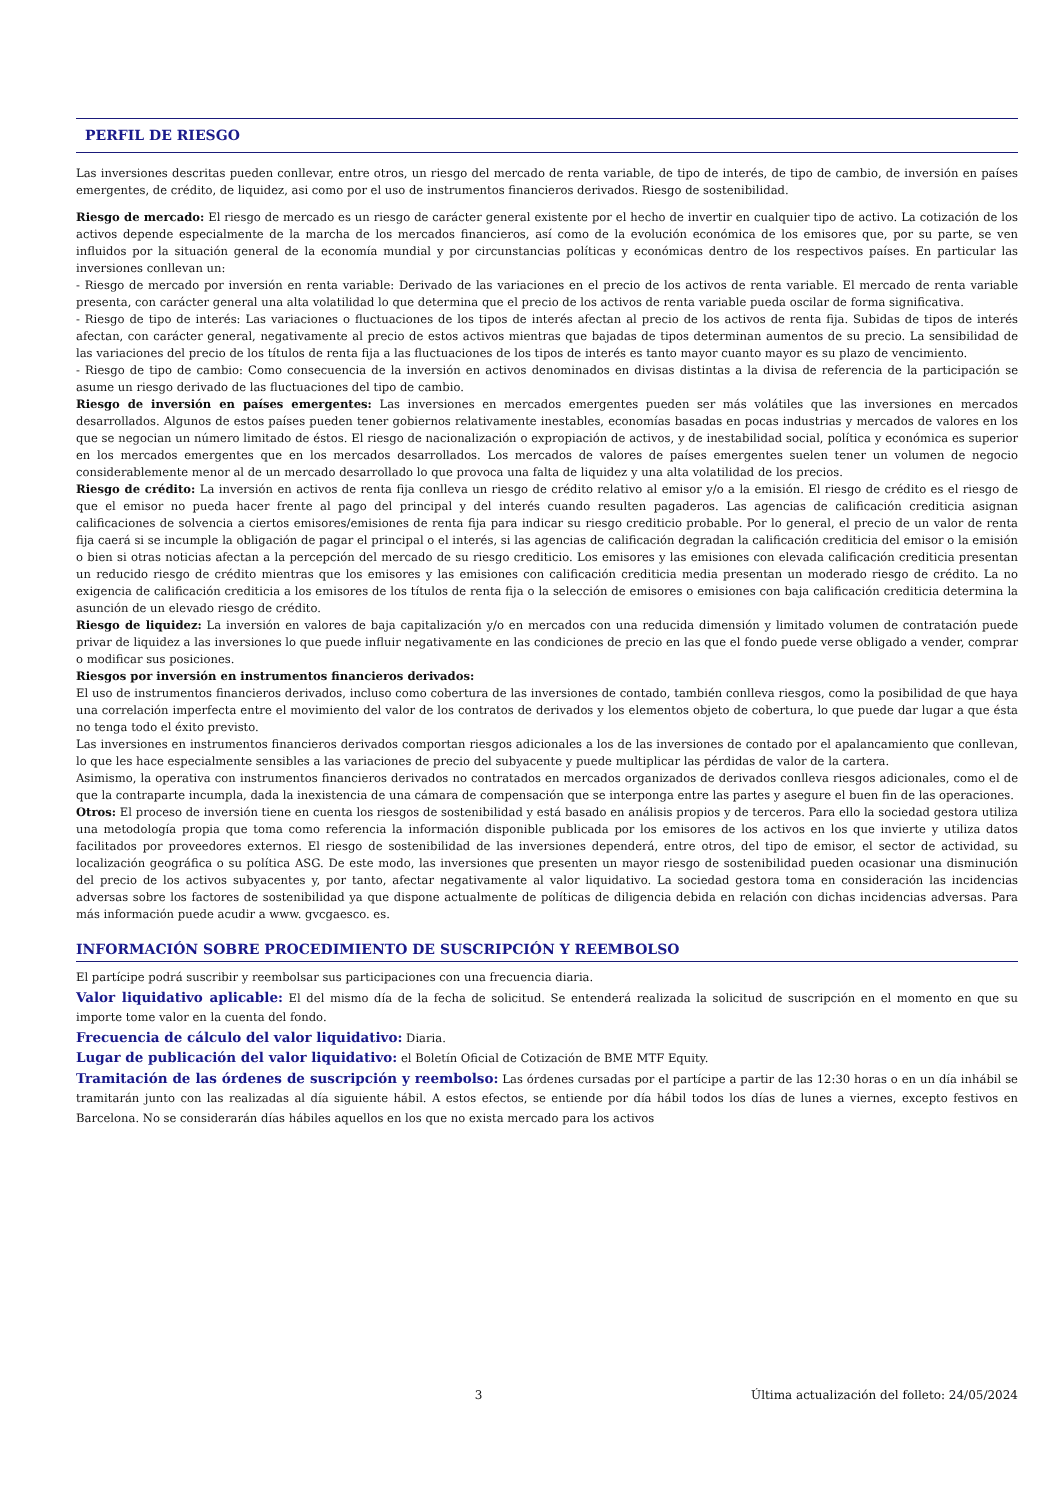PERFIL DE RIESGO
Las inversiones descritas pueden conllevar, entre otros, un riesgo del mercado de renta variable, de tipo de interés, de tipo de cambio, de inversión en países emergentes, de crédito, de liquidez, asi como por el uso de instrumentos financieros derivados. Riesgo de sostenibilidad.
Riesgo de mercado: El riesgo de mercado es un riesgo de carácter general existente por el hecho de invertir en cualquier tipo de activo. La cotización de los activos depende especialmente de la marcha de los mercados financieros, así como de la evolución económica de los emisores que, por su parte, se ven influidos por la situación general de la economía mundial y por circunstancias políticas y económicas dentro de los respectivos países. En particular las inversiones conllevan un:
- Riesgo de mercado por inversión en renta variable: Derivado de las variaciones en el precio de los activos de renta variable. El mercado de renta variable presenta, con carácter general una alta volatilidad lo que determina que el precio de los activos de renta variable pueda oscilar de forma significativa.
- Riesgo de tipo de interés: Las variaciones o fluctuaciones de los tipos de interés afectan al precio de los activos de renta fija. Subidas de tipos de interés afectan, con carácter general, negativamente al precio de estos activos mientras que bajadas de tipos determinan aumentos de su precio. La sensibilidad de las variaciones del precio de los títulos de renta fija a las fluctuaciones de los tipos de interés es tanto mayor cuanto mayor es su plazo de vencimiento.
- Riesgo de tipo de cambio: Como consecuencia de la inversión en activos denominados en divisas distintas a la divisa de referencia de la participación se asume un riesgo derivado de las fluctuaciones del tipo de cambio.
Riesgo de inversión en países emergentes: Las inversiones en mercados emergentes pueden ser más volátiles que las inversiones en mercados desarrollados. Algunos de estos países pueden tener gobiernos relativamente inestables, economías basadas en pocas industrias y mercados de valores en los que se negocian un número limitado de éstos. El riesgo de nacionalización o expropiación de activos, y de inestabilidad social, política y económica es superior en los mercados emergentes que en los mercados desarrollados. Los mercados de valores de países emergentes suelen tener un volumen de negocio considerablemente menor al de un mercado desarrollado lo que provoca una falta de liquidez y una alta volatilidad de los precios.
Riesgo de crédito: La inversión en activos de renta fija conlleva un riesgo de crédito relativo al emisor y/o a la emisión. El riesgo de crédito es el riesgo de que el emisor no pueda hacer frente al pago del principal y del interés cuando resulten pagaderos. Las agencias de calificación crediticia asignan calificaciones de solvencia a ciertos emisores/emisiones de renta fija para indicar su riesgo crediticio probable. Por lo general, el precio de un valor de renta fija caerá si se incumple la obligación de pagar el principal o el interés, si las agencias de calificación degradan la calificación crediticia del emisor o la emisión o bien si otras noticias afectan a la percepción del mercado de su riesgo crediticio. Los emisores y las emisiones con elevada calificación crediticia presentan un reducido riesgo de crédito mientras que los emisores y las emisiones con calificación crediticia media presentan un moderado riesgo de crédito. La no exigencia de calificación crediticia a los emisores de los títulos de renta fija o la selección de emisores o emisiones con baja calificación crediticia determina la asunción de un elevado riesgo de crédito.
Riesgo de liquidez: La inversión en valores de baja capitalización y/o en mercados con una reducida dimensión y limitado volumen de contratación puede privar de liquidez a las inversiones lo que puede influir negativamente en las condiciones de precio en las que el fondo puede verse obligado a vender, comprar o modificar sus posiciones.
Riesgos por inversión en instrumentos financieros derivados:
El uso de instrumentos financieros derivados, incluso como cobertura de las inversiones de contado, también conlleva riesgos, como la posibilidad de que haya una correlación imperfecta entre el movimiento del valor de los contratos de derivados y los elementos objeto de cobertura, lo que puede dar lugar a que ésta no tenga todo el éxito previsto.
Las inversiones en instrumentos financieros derivados comportan riesgos adicionales a los de las inversiones de contado por el apalancamiento que conllevan, lo que les hace especialmente sensibles a las variaciones de precio del subyacente y puede multiplicar las pérdidas de valor de la cartera.
Asimismo, la operativa con instrumentos financieros derivados no contratados en mercados organizados de derivados conlleva riesgos adicionales, como el de que la contraparte incumpla, dada la inexistencia de una cámara de compensación que se interponga entre las partes y asegure el buen fin de las operaciones.
Otros: El proceso de inversión tiene en cuenta los riesgos de sostenibilidad y está basado en análisis propios y de terceros. Para ello la sociedad gestora utiliza una metodología propia que toma como referencia la información disponible publicada por los emisores de los activos en los que invierte y utiliza datos facilitados por proveedores externos. El riesgo de sostenibilidad de las inversiones dependerá, entre otros, del tipo de emisor, el sector de actividad, su localización geográfica o su política ASG. De este modo, las inversiones que presenten un mayor riesgo de sostenibilidad pueden ocasionar una disminución del precio de los activos subyacentes y, por tanto, afectar negativamente al valor liquidativo. La sociedad gestora toma en consideración las incidencias adversas sobre los factores de sostenibilidad ya que dispone actualmente de políticas de diligencia debida en relación con dichas incidencias adversas. Para más información puede acudir a www. gvcgaesco. es.
INFORMACIÓN SOBRE PROCEDIMIENTO DE SUSCRIPCIÓN Y REEMBOLSO
El partícipe podrá suscribir y reembolsar sus participaciones con una frecuencia diaria.
Valor liquidativo aplicable: El del mismo día de la fecha de solicitud. Se entenderá realizada la solicitud de suscripción en el momento en que su importe tome valor en la cuenta del fondo.
Frecuencia de cálculo del valor liquidativo: Diaria.
Lugar de publicación del valor liquidativo: el Boletín Oficial de Cotización de BME MTF Equity.
Tramitación de las órdenes de suscripción y reembolso: Las órdenes cursadas por el partícipe a partir de las 12:30 horas o en un día inhábil se tramitarán junto con las realizadas al día siguiente hábil. A estos efectos, se entiende por día hábil todos los días de lunes a viernes, excepto festivos en Barcelona. No se considerarán días hábiles aquellos en los que no exista mercado para los activos
3 Última actualización del folleto: 24/05/2024